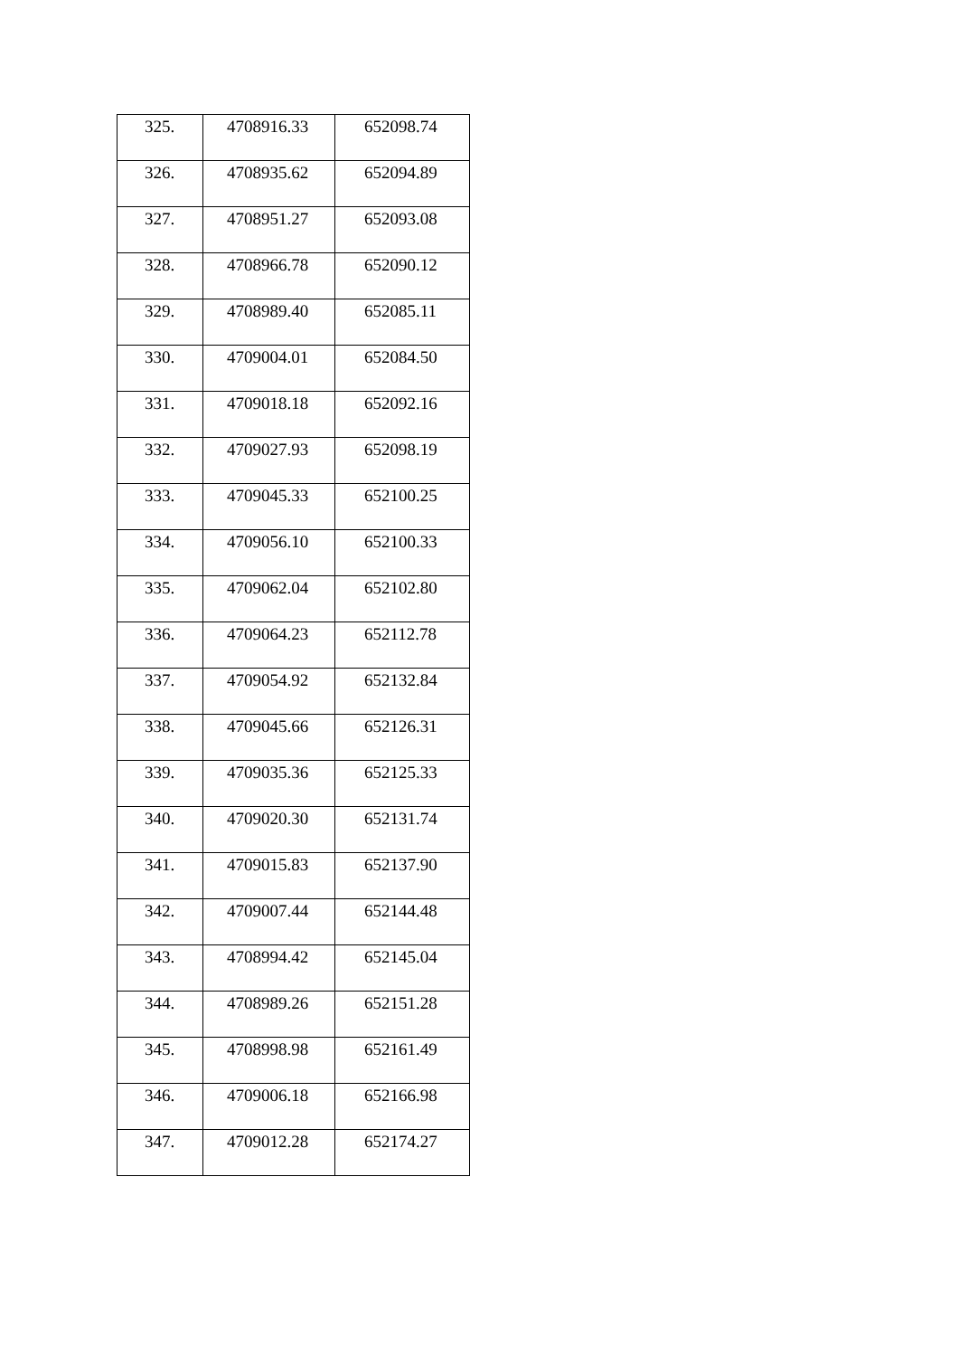| 325. | 4708916.33 | 652098.74 |
| 326. | 4708935.62 | 652094.89 |
| 327. | 4708951.27 | 652093.08 |
| 328. | 4708966.78 | 652090.12 |
| 329. | 4708989.40 | 652085.11 |
| 330. | 4709004.01 | 652084.50 |
| 331. | 4709018.18 | 652092.16 |
| 332. | 4709027.93 | 652098.19 |
| 333. | 4709045.33 | 652100.25 |
| 334. | 4709056.10 | 652100.33 |
| 335. | 4709062.04 | 652102.80 |
| 336. | 4709064.23 | 652112.78 |
| 337. | 4709054.92 | 652132.84 |
| 338. | 4709045.66 | 652126.31 |
| 339. | 4709035.36 | 652125.33 |
| 340. | 4709020.30 | 652131.74 |
| 341. | 4709015.83 | 652137.90 |
| 342. | 4709007.44 | 652144.48 |
| 343. | 4708994.42 | 652145.04 |
| 344. | 4708989.26 | 652151.28 |
| 345. | 4708998.98 | 652161.49 |
| 346. | 4709006.18 | 652166.98 |
| 347. | 4709012.28 | 652174.27 |